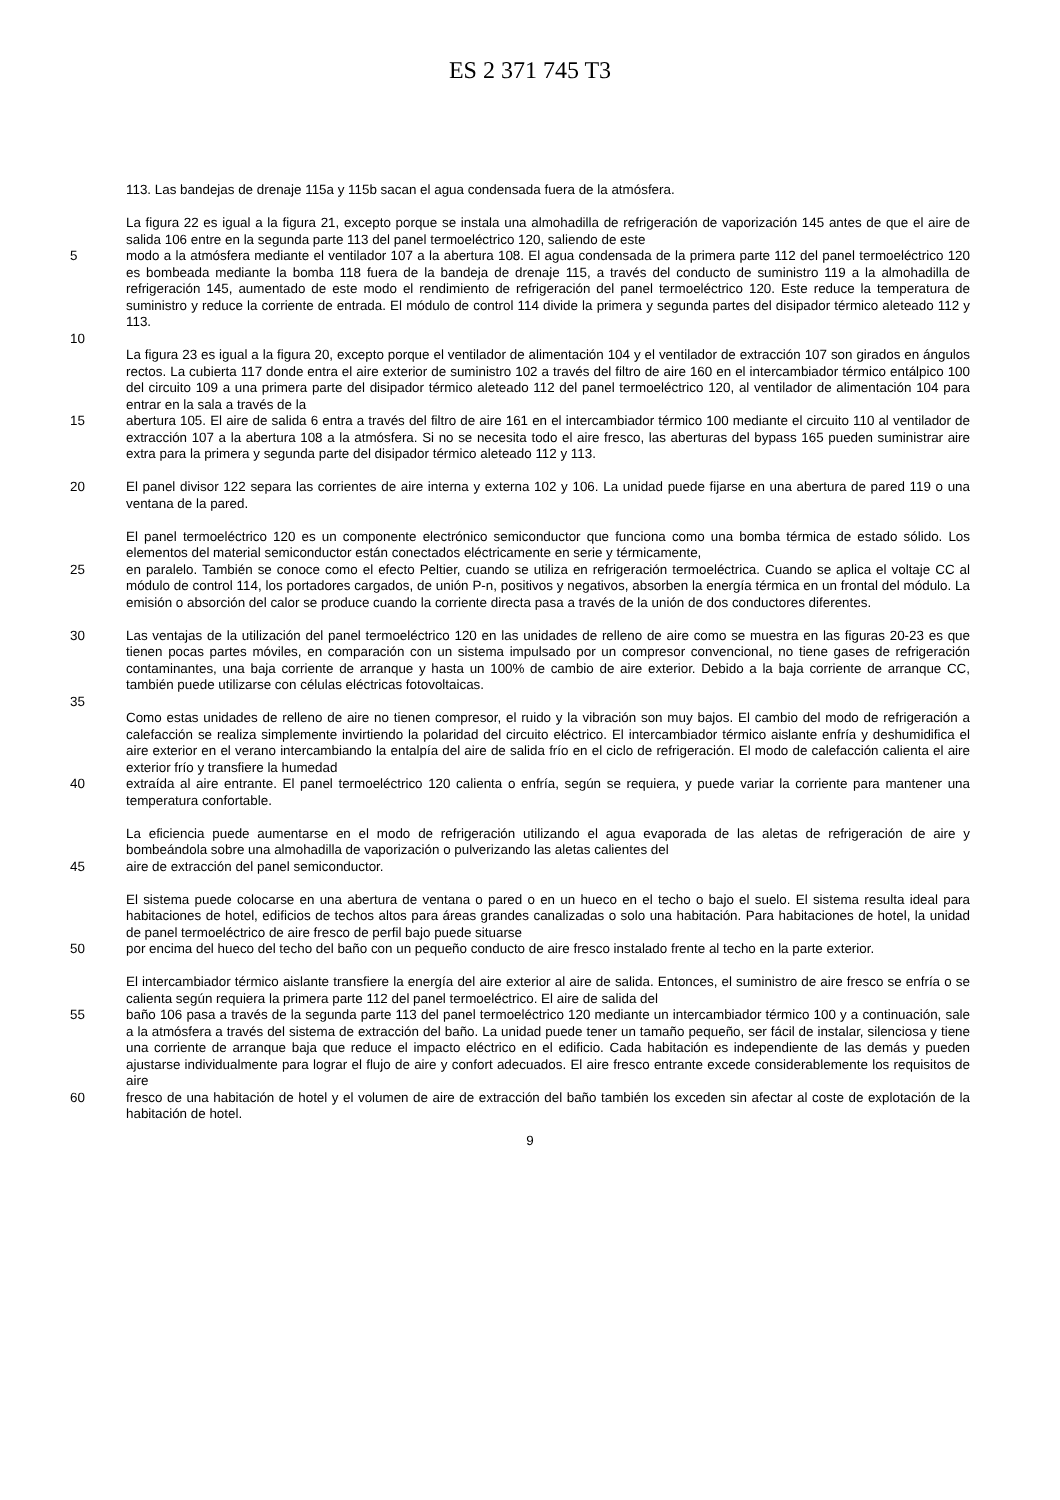ES 2 371 745 T3
113. Las bandejas de drenaje 115a y 115b sacan el agua condensada fuera de la atmósfera.
La figura 22 es igual a la figura 21, excepto porque se instala una almohadilla de refrigeración de vaporización 145 antes de que el aire de salida 106 entre en la segunda parte 113 del panel termoeléctrico 120, saliendo de este
5 modo a la atmósfera mediante el ventilador 107 a la abertura 108. El agua condensada de la primera parte 112 del panel termoeléctrico 120 es bombeada mediante la bomba 118 fuera de la bandeja de drenaje 115, a través del conducto de suministro 119 a la almohadilla de refrigeración 145, aumentado de este modo el rendimiento de refrigeración del panel termoeléctrico 120. Este reduce la temperatura de suministro y reduce la corriente de entrada. El módulo de control 114 divide la primera y segunda partes del disipador térmico aleteado 112 y 113.
10
La figura 23 es igual a la figura 20, excepto porque el ventilador de alimentación 104 y el ventilador de extracción 107 son girados en ángulos rectos. La cubierta 117 donde entra el aire exterior de suministro 102 a través del filtro de aire 160 en el intercambiador térmico entálpico 100 del circuito 109 a una primera parte del disipador térmico aleteado 112 del panel termoeléctrico 120, al ventilador de alimentación 104 para entrar en la sala a través de la
15 abertura 105. El aire de salida 6 entra a través del filtro de aire 161 en el intercambiador térmico 100 mediante el circuito 110 al ventilador de extracción 107 a la abertura 108 a la atmósfera. Si no se necesita todo el aire fresco, las aberturas del bypass 165 pueden suministrar aire extra para la primera y segunda parte del disipador térmico aleteado 112 y 113.
20 El panel divisor 122 separa las corrientes de aire interna y externa 102 y 106. La unidad puede fijarse en una abertura de pared 119 o una ventana de la pared.
El panel termoeléctrico 120 es un componente electrónico semiconductor que funciona como una bomba térmica de estado sólido. Los elementos del material semiconductor están conectados eléctricamente en serie y térmicamente,
25 en paralelo. También se conoce como el efecto Peltier, cuando se utiliza en refrigeración termoeléctrica. Cuando se aplica el voltaje CC al módulo de control 114, los portadores cargados, de unión P-n, positivos y negativos, absorben la energía térmica en un frontal del módulo. La emisión o absorción del calor se produce cuando la corriente directa pasa a través de la unión de dos conductores diferentes.
30 Las ventajas de la utilización del panel termoeléctrico 120 en las unidades de relleno de aire como se muestra en las figuras 20-23 es que tienen pocas partes móviles, en comparación con un sistema impulsado por un compresor convencional, no tiene gases de refrigeración contaminantes, una baja corriente de arranque y hasta un 100% de cambio de aire exterior. Debido a la baja corriente de arranque CC, también puede utilizarse con células eléctricas fotovoltaicas.
35
Como estas unidades de relleno de aire no tienen compresor, el ruido y la vibración son muy bajos. El cambio del modo de refrigeración a calefacción se realiza simplemente invirtiendo la polaridad del circuito eléctrico. El intercambiador térmico aislante enfría y deshumidifica el aire exterior en el verano intercambiando la entalpía del aire de salida frío en el ciclo de refrigeración. El modo de calefacción calienta el aire exterior frío y transfiere la humedad
40 extraída al aire entrante. El panel termoeléctrico 120 calienta o enfría, según se requiera, y puede variar la corriente para mantener una temperatura confortable.
La eficiencia puede aumentarse en el modo de refrigeración utilizando el agua evaporada de las aletas de refrigeración de aire y bombeándola sobre una almohadilla de vaporización o pulverizando las aletas calientes del
45 aire de extracción del panel semiconductor.
El sistema puede colocarse en una abertura de ventana o pared o en un hueco en el techo o bajo el suelo. El sistema resulta ideal para habitaciones de hotel, edificios de techos altos para áreas grandes canalizadas o solo una habitación. Para habitaciones de hotel, la unidad de panel termoeléctrico de aire fresco de perfil bajo puede situarse
50 por encima del hueco del techo del baño con un pequeño conducto de aire fresco instalado frente al techo en la parte exterior.
El intercambiador térmico aislante transfiere la energía del aire exterior al aire de salida. Entonces, el suministro de aire fresco se enfría o se calienta según requiera la primera parte 112 del panel termoeléctrico. El aire de salida del
55 baño 106 pasa a través de la segunda parte 113 del panel termoeléctrico 120 mediante un intercambiador térmico 100 y a continuación, sale a la atmósfera a través del sistema de extracción del baño. La unidad puede tener un tamaño pequeño, ser fácil de instalar, silenciosa y tiene una corriente de arranque baja que reduce el impacto eléctrico en el edificio. Cada habitación es independiente de las demás y pueden ajustarse individualmente para lograr el flujo de aire y confort adecuados. El aire fresco entrante excede considerablemente los requisitos de aire
60 fresco de una habitación de hotel y el volumen de aire de extracción del baño también los exceden sin afectar al coste de explotación de la habitación de hotel.
9